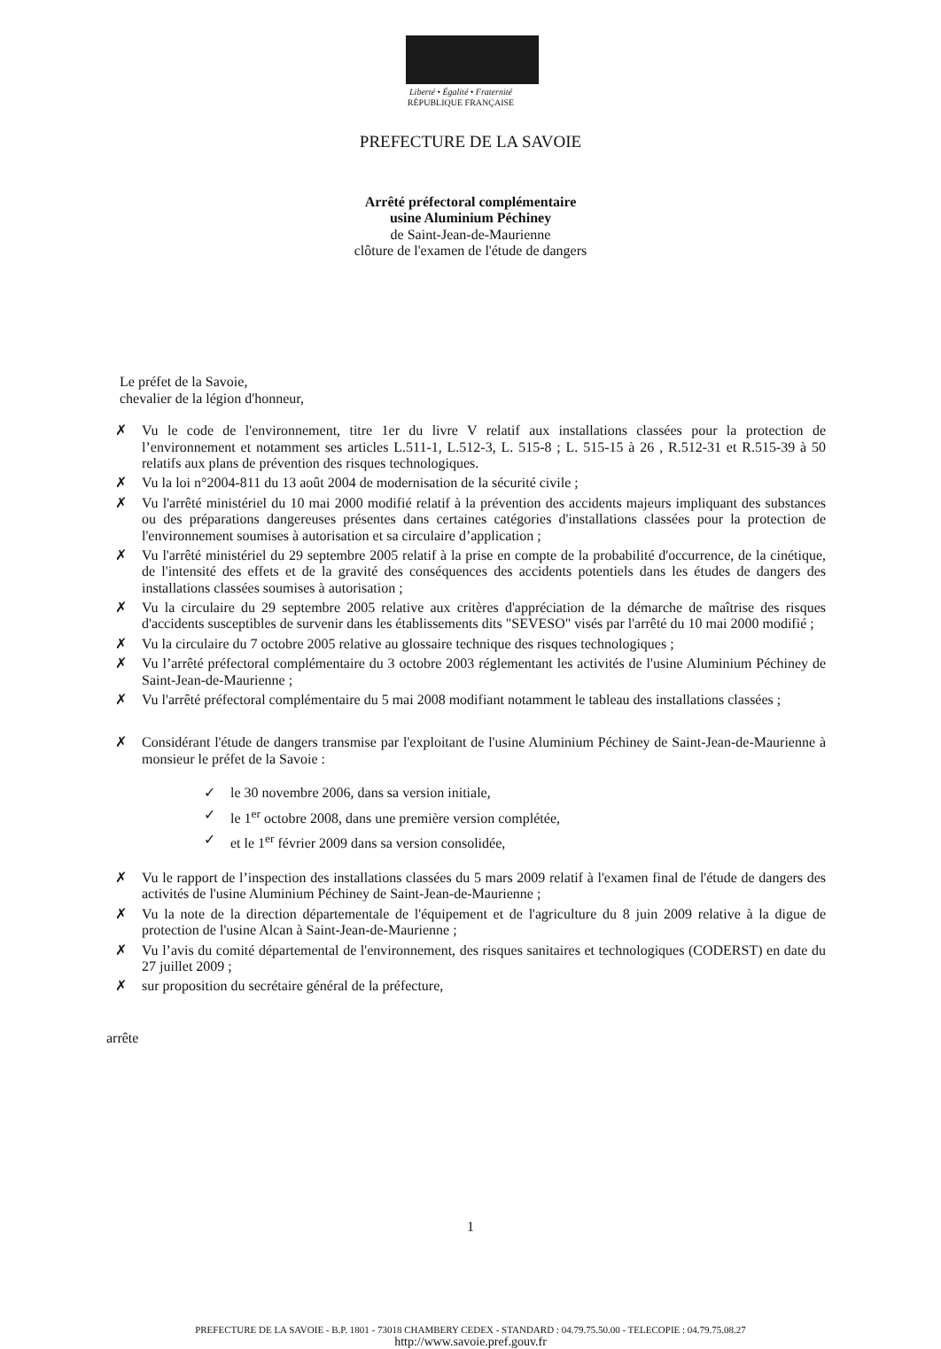Liberté • Égalité • Fraternité
RÉPUBLIQUE FRANÇAISE
PREFECTURE DE LA SAVOIE
Arrêté préfectoral complémentaire
usine Aluminium Péchiney
de Saint-Jean-de-Maurienne
clôture de l'examen de l'étude de dangers
Le préfet de la Savoie,
chevalier de la légion d'honneur,
✗ Vu le code de l'environnement, titre 1er du livre V relatif aux installations classées pour la protection de l’environnement et notamment ses articles L.511-1, L.512-3, L. 515-8 ; L. 515-15 à 26 , R.512-31 et R.515-39 à 50 relatifs aux plans de prévention des risques technologiques.
✗ Vu la loi n°2004-811 du 13 août 2004 de modernisation de la sécurité civile ;
✗ Vu l'arrêté ministériel du 10 mai 2000 modifié relatif à la prévention des accidents majeurs impliquant des substances ou des préparations dangereuses présentes dans certaines catégories d'installations classées pour la protection de l'environnement soumises à autorisation et sa circulaire d’application ;
✗ Vu l'arrêté ministériel du 29 septembre 2005 relatif à la prise en compte de la probabilité d'occurrence, de la cinétique, de l'intensité des effets et de la gravité des conséquences des accidents potentiels dans les études de dangers des installations classées soumises à autorisation ;
✗ Vu la circulaire du 29 septembre 2005 relative aux critères d'appréciation de la démarche de maîtrise des risques d'accidents susceptibles de survenir dans les établissements dits "SEVESO" visés par l'arrêté du 10 mai 2000 modifié ;
✗ Vu la circulaire du 7 octobre 2005 relative au glossaire technique des risques technologiques ;
✗ Vu l’arrêté préfectoral complémentaire du 3 octobre 2003 réglementant les activités de l'usine Aluminium Péchiney de Saint-Jean-de-Maurienne ;
✗ Vu l'arrêté préfectoral complémentaire du 5 mai 2008 modifiant notamment le tableau des installations classées ;
✗ Considérant l'étude de dangers transmise par l'exploitant de l'usine Aluminium Péchiney de Saint-Jean-de-Maurienne à monsieur le préfet de la Savoie :
✓ le 30 novembre 2006, dans sa version initiale,
✓ le 1<sup>er</sup> octobre 2008, dans une première version complétée,
✓ et le 1<sup>er</sup> février 2009 dans sa version consolidée,
✗ Vu le rapport de l’inspection des installations classées du 5 mars 2009 relatif à l'examen final de l'étude de dangers des activités de l'usine Aluminium Péchiney de Saint-Jean-de-Maurienne ;
✗ Vu la note de la direction départementale de l'équipement et de l'agriculture du 8 juin 2009 relative à la digue de protection de l'usine Alcan à Saint-Jean-de-Maurienne ;
✗ Vu l’avis du comité départemental de l'environnement, des risques sanitaires et technologiques (CODERST) en date du 27 juillet 2009 ;
✗ sur proposition du secrétaire général de la préfecture,
arrête
1
PREFECTURE DE LA SAVOIE - B.P. 1801 - 73018 CHAMBERY CEDEX - STANDARD : 04.79.75.50.00 - TELECOPIE : 04.79.75.08.27
http://www.savoie.pref.gouv.fr